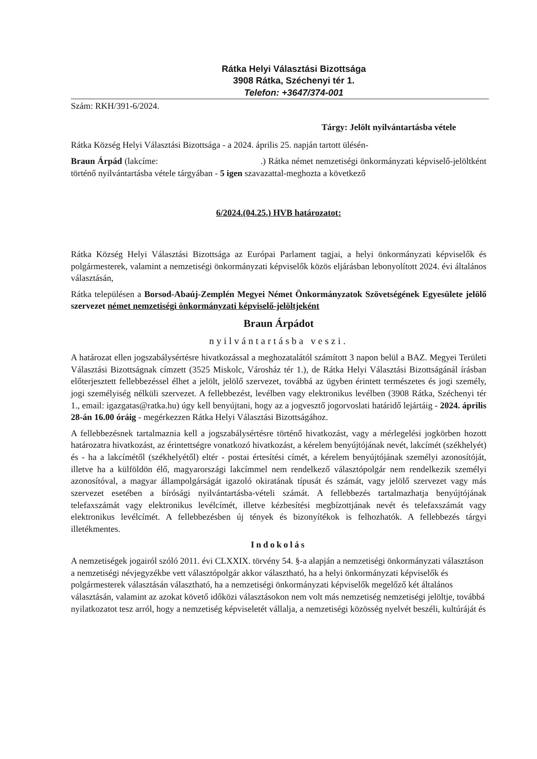Rátka Helyi Választási Bizottsága
3908 Rátka, Széchenyi tér 1.
Telefon: +3647/374-001
Szám: RKH/391-6/2024.
Tárgy: Jelölt nyilvántartásba vétele
Rátka Község Helyi Választási Bizottsága - a 2024. április 25. napján tartott ülésén-
Braun Árpád (lakcíme: .) Rátka német nemzetiségi önkormányzati képviselő-jelöltként történő nyilvántartásba vétele tárgyában - 5 igen szavazattal-meghozta a következő
6/2024.(04.25.) HVB határozatot:
Rátka Község Helyi Választási Bizottsága az Európai Parlament tagjai, a helyi önkormányzati képviselők és polgármesterek, valamint a nemzetiségi önkormányzati képviselők közös eljárásban lebonyolított 2024. évi általános választásán,
Rátka településen a Borsod-Abaúj-Zemplén Megyei Német Önkormányzatok Szövetségének Egyesülete jelölő szervezet német nemzetiségi önkormányzati képviselő-jelöltjeként
Braun Árpádot
nyilvántartásba veszi.
A határozat ellen jogszabálysértésre hivatkozással a meghozatalától számított 3 napon belül a BAZ. Megyei Területi Választási Bizottságnak címzett (3525 Miskolc, Városház tér 1.), de Rátka Helyi Választási Bizottságánál írásban előterjesztett fellebbezéssel élhet a jelölt, jelölő szervezet, továbbá az ügyben érintett természetes és jogi személy, jogi személyiség nélküli szervezet. A fellebbezést, levélben vagy elektronikus levélben (3908 Rátka, Széchenyi tér 1., email: igazgatas@ratka.hu) úgy kell benyújtani, hogy az a jogvesztő jogorvoslati határidő lejártáig - 2024. április 28-án 16.00 óráig - megérkezzen Rátka Helyi Választási Bizottságához.
A fellebbezésnek tartalmaznia kell a jogszabálysértésre történő hivatkozást, vagy a mérlegelési jogkörben hozott határozatra hivatkozást, az érintettségre vonatkozó hivatkozást, a kérelem benyújtójának nevét, lakcímét (székhelyét) és - ha a lakcímétől (székhelyétől) eltér - postai értesítési címét, a kérelem benyújtójának személyi azonosítóját, illetve ha a külföldön élő, magyarországi lakcímmel nem rendelkező választópolgár nem rendelkezik személyi azonosítóval, a magyar állampolgárságát igazoló okiratának típusát és számát, vagy jelölő szervezet vagy más szervezet esetében a bírósági nyilvántartásba-vételi számát. A fellebbezés tartalmazhatja benyújtójának telefaxszámát vagy elektronikus levélcímét, illetve kézbesítési megbízottjának nevét és telefaxszámát vagy elektronikus levélcímét. A fellebbezésben új tények és bizonyítékok is felhozhatók. A fellebbezés tárgyi illetékmentes.
Indokolás
A nemzetiségek jogairól szóló 2011. évi CLXXIX. törvény 54. §-a alapján a nemzetiségi önkormányzati választáson a nemzetiségi névjegyzékbe vett választópolgár akkor választható, ha a helyi önkormányzati képviselők és polgármesterek választásán választható, ha a nemzetiségi önkormányzati képviselők megelőző két általános választásán, valamint az azokat követő időközi választásokon nem volt más nemzetiség nemzetiségi jelöltje, továbbá nyilatkozatot tesz arról, hogy a nemzetiség képviseletét vállalja, a nemzetiségi közösség nyelvét beszéli, kultúráját és